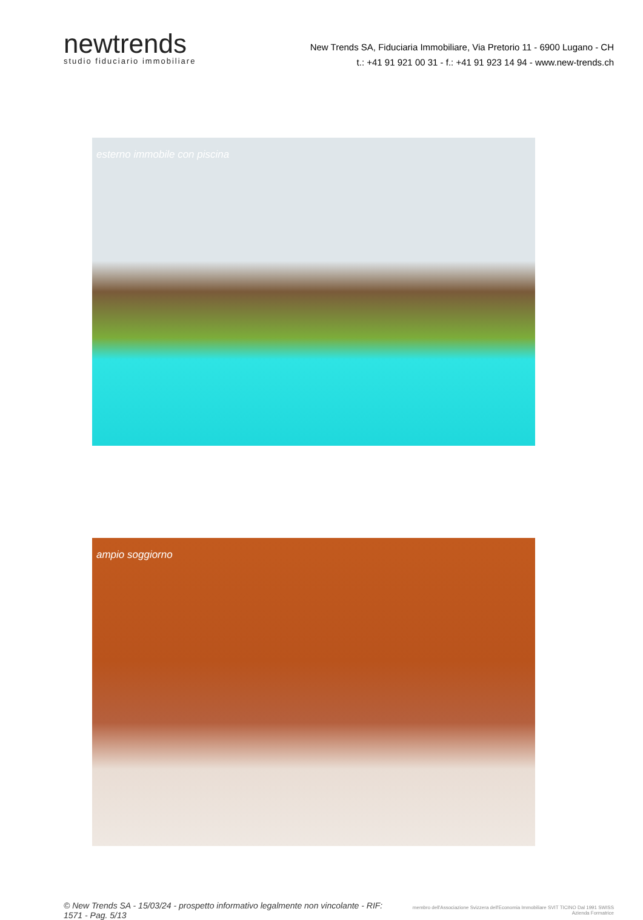newtrends
studio fiduciario immobiliare
New Trends SA, Fiduciaria Immobiliare, Via Pretorio 11 - 6900 Lugano - CH
t.: +41 91 921 00 31 - f.: +41 91 923 14 94 - www.new-trends.ch
esterno immobile con piscina
ampio soggiorno
© New Trends SA - 15/03/24 - prospetto informativo legalmente non vincolante - RIF: 1571 - Pag. 5/13
membro dell'Associazione Svizzera dell'Economia Immobiliare SVIT TICINO Dal 1991 SWISS Azienda Formatrice